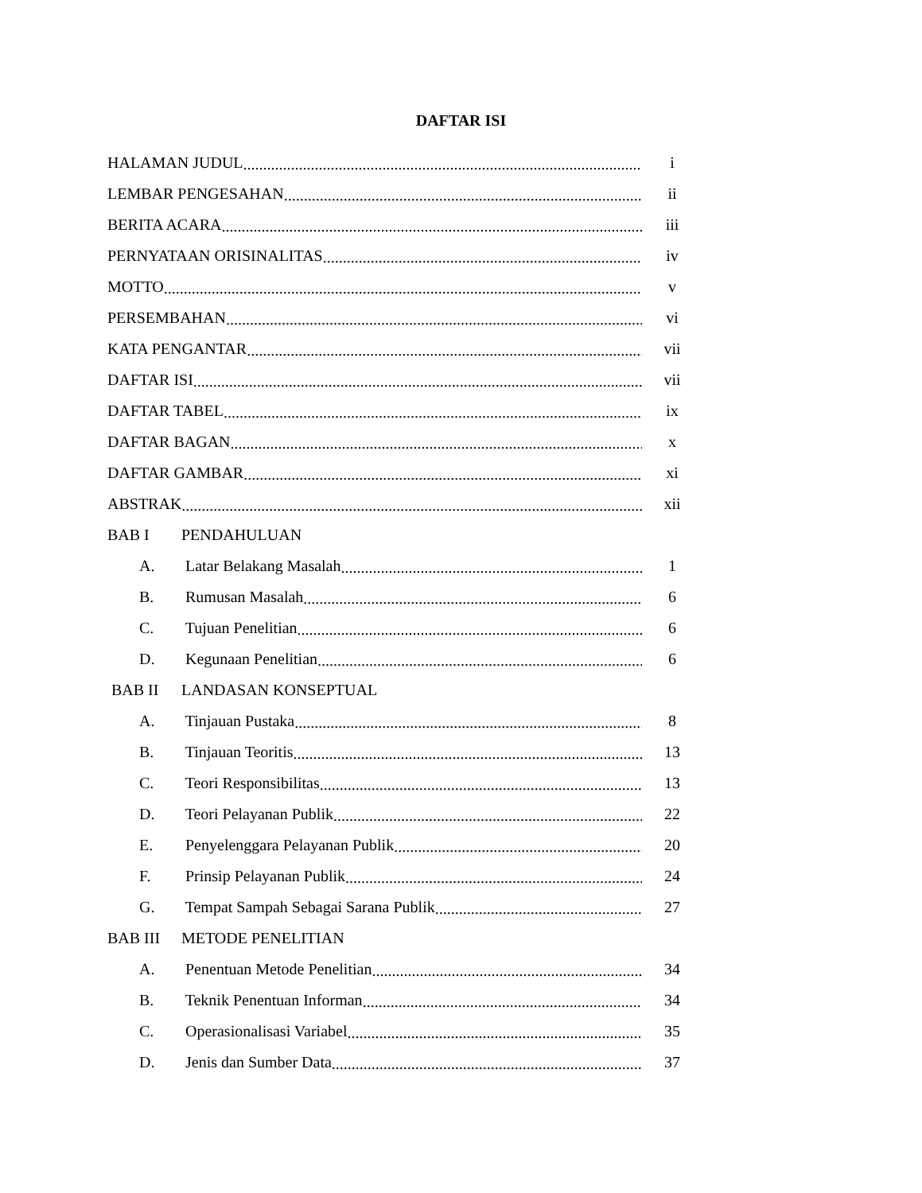DAFTAR ISI
HALAMAN JUDUL i
LEMBAR PENGESAHAN ii
BERITA ACARA iii
PERNYATAAN ORISINALITAS iv
MOTTO v
PERSEMBAHAN vi
KATA PENGANTAR vii
DAFTAR ISI vii
DAFTAR TABEL ix
DAFTAR BAGAN x
DAFTAR GAMBAR xi
ABSTRAK xii
BAB I PENDAHULUAN
A. Latar Belakang Masalah 1
B. Rumusan Masalah 6
C. Tujuan Penelitian 6
D. Kegunaan Penelitian 6
BAB II LANDASAN KONSEPTUAL
A. Tinjauan Pustaka 8
B. Tinjauan Teoritis 13
C. Teori Responsibilitas 13
D. Teori Pelayanan Publik 22
E. Penyelenggara Pelayanan Publik 20
F. Prinsip Pelayanan Publik 24
G. Tempat Sampah Sebagai Sarana Publik 27
BAB III METODE PENELITIAN
A. Penentuan Metode Penelitian 34
B. Teknik Penentuan Informan 34
C. Operasionalisasi Variabel 35
D. Jenis dan Sumber Data 37